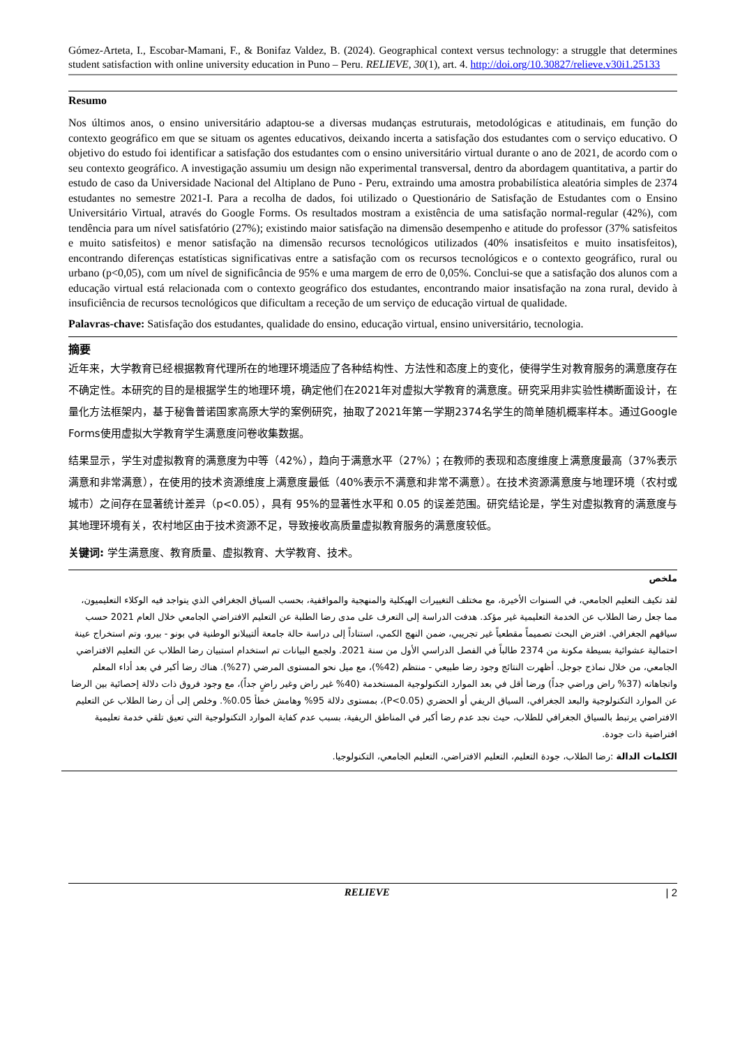Gómez-Arteta, I., Escobar-Mamani, F., & Bonifaz Valdez, B. (2024). Geographical context versus technology: a struggle that determines student satisfaction with online university education in Puno – Peru. RELIEVE, 30(1), art. 4. http://doi.org/10.30827/relieve.v30i1.25133
Resumo
Nos últimos anos, o ensino universitário adaptou-se a diversas mudanças estruturais, metodológicas e atitudinais, em função do contexto geográfico em que se situam os agentes educativos, deixando incerta a satisfação dos estudantes com o serviço educativo. O objetivo do estudo foi identificar a satisfação dos estudantes com o ensino universitário virtual durante o ano de 2021, de acordo com o seu contexto geográfico. A investigação assumiu um design não experimental transversal, dentro da abordagem quantitativa, a partir do estudo de caso da Universidade Nacional del Altiplano de Puno - Peru, extraindo uma amostra probabilística aleatória simples de 2374 estudantes no semestre 2021-I. Para a recolha de dados, foi utilizado o Questionário de Satisfação de Estudantes com o Ensino Universitário Virtual, através do Google Forms. Os resultados mostram a existência de uma satisfação normal-regular (42%), com tendência para um nível satisfatório (27%); existindo maior satisfação na dimensão desempenho e atitude do professor (37% satisfeitos e muito satisfeitos) e menor satisfação na dimensão recursos tecnológicos utilizados (40% insatisfeitos e muito insatisfeitos), encontrando diferenças estatísticas significativas entre a satisfação com os recursos tecnológicos e o contexto geográfico, rural ou urbano (p<0,05), com um nível de significância de 95% e uma margem de erro de 0,05%. Conclui-se que a satisfação dos alunos com a educação virtual está relacionada com o contexto geográfico dos estudantes, encontrando maior insatisfação na zona rural, devido à insuficiência de recursos tecnológicos que dificultam a receção de um serviço de educação virtual de qualidade.
Palavras-chave: Satisfação dos estudantes, qualidade do ensino, educação virtual, ensino universitário, tecnologia.
摘要
近年来，大学教育已经根据教育代理所在的地理环境适应了各种结构性、方法性和态度上的变化，使得学生对教育服务的满意度存在不确定性。本研究的目的是根据学生的地理环境，确定他们在2021年对虚拟大学教育的满意度。研究采用非实验性横断面设计，在量化方法框架内，基于秘鲁普诺国家高原大学的案例研究，抽取了2021年第一学期2374名学生的简单随机概率样本。通过Google Forms使用虚拟大学教育学生满意度问卷收集数据。
结果显示，学生对虚拟教育的满意度为中等（42%），趋向于满意水平（27%）；在教师的表现和态度维度上满意度最高（37%表示满意和非常满意），在使用的技术资源维度上满意度最低（40%表示不满意和非常不满意）。在技术资源满意度与地理环境（农村或城市）之间存在显著统计差异（p<0.05），具有 95%的显著性水平和 0.05 的误差范围。研究结论是，学生对虚拟教育的满意度与其地理环境有关，农村地区由于技术资源不足，导致接收高质量虚拟教育服务的满意度较低。
关键词: 学生满意度、教育质量、虚拟教育、大学教育、技术。
ملخص
لقد تكيف التعليم الجامعي، في السنوات الأخيرة، مع مختلف التغييرات الهيكلية والمنهجية والمواقفية، بحسب السياق الجغرافي الذي يتواجد فيه الوكلاء التعليميون، مما جعل رضا الطلاب عن الخدمة التعليمية غير مؤكد. هدفت الدراسة إلى التعرف على مدى رضا الطلبة عن التعليم الافتراضي الجامعي خلال العام 2021 حسب سياقهم الجغرافي. افترض البحث تصميماً مقطعياً غير تجريبي، ضمن النهج الكمي، استناداً إلى دراسة حالة جامعة ألتيبلانو الوطنية في بونو - بيرو، وتم استخراج عينة احتمالية عشوائية بسيطة مكونة من 2374 طالباً في الفصل الدراسي الأول من سنة 2021. ولجمع البيانات تم استخدام استبيان رضا الطلاب عن التعليم الافتراضي الجامعي، من خلال نماذج جوجل. أظهرت النتائج وجود رضا طبيعي - منتظم (42%)، مع ميل نحو المستوى المرضي (27%). هناك رضا أكبر في بعد أداء المعلم واتجاهاته (37% راض وراضي جداً) ورضا أقل في بعد الموارد التكنولوجية المستخدمة (40% غير راض وغير راضٍ جداً)، مع وجود فروق ذات دلالة إحصائية بين الرضا عن الموارد التكنولوجية والبعد الجغرافي، السياق الريفي أو الحضري (P<0.05)، بمستوى دلالة 95% وهامش خطأ 0.05%. وخلص إلى أن رضا الطلاب عن التعليم الافتراضي يرتبط بالسياق الجغرافي للطلاب، حيث نجد عدم رضا أكبر في المناطق الريفية، بسبب عدم كفاية الموارد التكنولوجية التي تعيق تلقي خدمة تعليمية افتراضية ذات جودة.
الكلمات الدالة :رضا الطلاب، جودة التعليم، التعليم الافتراضي، التعليم الجامعي، التكنولوجيا.
RELIEVE | 2